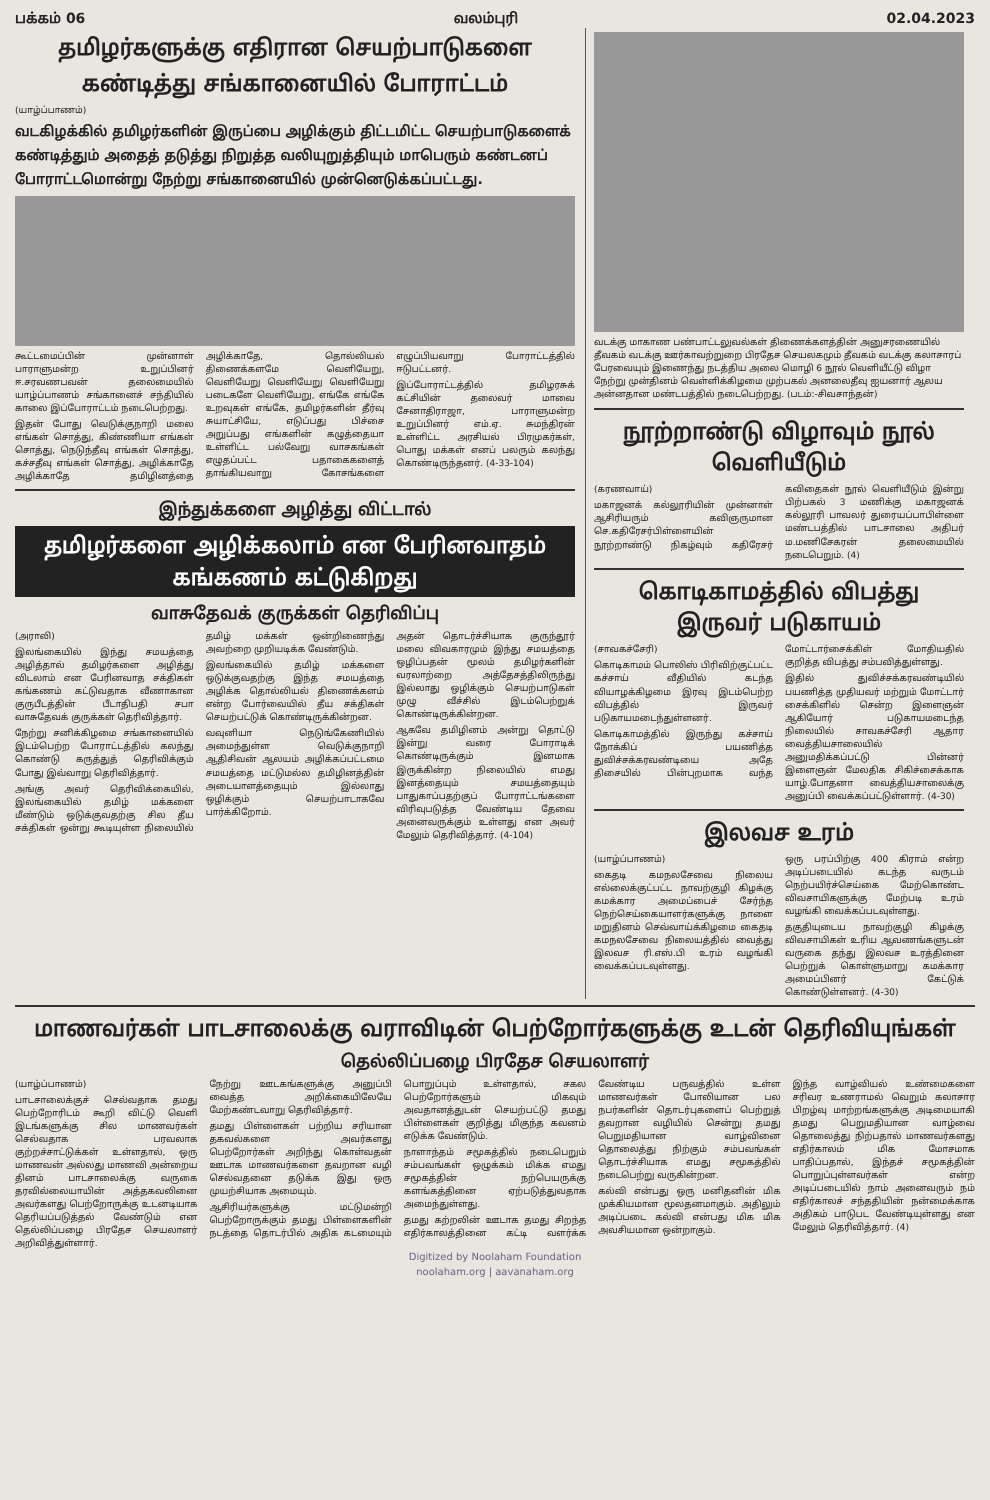பக்கம் 06 வலம்புரி 02.04.2023
தமிழர்களுக்கு எதிரான செயற்பாடுகளை
கண்டித்து சங்கானையில் போராட்டம்
(யாழ்ப்பாணம்)
வடகிழக்கில் தமிழர்களின் இருப்பை அழிக்கும் திட்டமிட்ட செயற்பாடுகளைக் கண்டித்தும் அதைத் தடுத்து நிறுத்த வலியுறுத்தியும் மாபெரும் கண்டனப் போராட்டமொன்று நேற்று சங்கானையில் முன்னெடுக்கப்பட்டது.
கூட்டமைப்பின் முன்னாள் பாராளுமன்ற உறுப்பினர் ஈ.சரவணபவன் தலைமையில் யாழ்ப்பாணம் சங்கானைச் சந்தியில் காலை இப்போராட்டம் நடைபெற்றது.
இதன் போது வெடுக்குநாறி மலை எங்கள் சொத்து, கிண்ணியா எங்கள் சொத்து, நெடுந்தீவு எங்கள் சொத்து, கச்சதீவு எங்கள் சொத்து, அழிக்காதே அழிக்காதே தமிழினத்தை அழிக்காதே, தொல்லியல் திணைக்களமே வெளியேறு, வெளியேறு வெளியேறு வெளியேறு படைகளே வெளியேறு, எங்கே எங்கே உறவுகள் எங்கே, தமிழர்களின் தீர்வு சுயாட்சியே, எடுப்பது பிச்சை அறுப்பது எங்களின் கழுத்தையா உள்ளிட்ட பல்வேறு வாசகங்கள் எழுதப்பட்ட பதாகைகளைத் தாங்கியவாறு கோசங்களை எழுப்பியவாறு போராட்டத்தில் ஈடுபட்டனர்.
இப்போராட்டத்தில் தமிழரசுக் கட்சியின் தலைவர் மாவை சேனாதிராஜா, பாராளுமன்ற உறுப்பினர் எம்.ஏ. சுமந்திரன் உள்ளிட்ட அரசியல் பிரமுகர்கள், பொது மக்கள் எனப் பலரும் கலந்து கொண்டிருந்தனர். (4-33-104)
இந்துக்களை அழித்து விட்டால்
தமிழர்களை அழிக்கலாம் என பேரினவாதம் கங்கணம் கட்டுகிறது
வாசுதேவக் குருக்கள் தெரிவிப்பு
(அராலி)
இலங்கையில் இந்து சமயத்தை அழித்தால் தமிழர்களை அழித்து விடலாம் என பேரினவாத சக்திகள் கங்கணம் கட்டுவதாக வீணாகான குருபீடத்தின் பீடாதிபதி சபா வாசுதேவக் குருக்கள் தெரிவித்தார்.
நேற்று சனிக்கிழமை சங்கானையில் இடம்பெற்ற போராட்டத்தில் கலந்து கொண்டு கருத்துத் தெரிவிக்கும் போது இவ்வாறு தெரிவித்தார்.
அங்கு அவர் தெரிவிக்கையில், இலங்கையில் தமிழ் மக்களை மீண்டும் ஒடுக்குவதற்கு சில தீய சக்திகள் ஒன்று கூடியுள்ள நிலையில் தமிழ் மக்கள் ஒன்றிணைந்து அவற்றை முறியடிக்க வேண்டும்.
இலங்கையில் தமிழ் மக்களை ஒடுக்குவதற்கு இந்த சமயத்தை அழிக்க தொல்லியல் திணைக்களம் என்ற போர்வையில் தீய சக்திகள் செயற்பட்டுக் கொண்டிருக்கின்றன.
வவுனியா நெடுங்கேணியில் அமைந்துள்ள வெடுக்குநாறி ஆதிசிவன் ஆலயம் அழிக்கப்பட்டமை சமயத்தை மட்டுமல்ல தமிழினத்தின் அடையாளத்தையும் இல்லாது ஒழிக்கும் செயற்பாடாகவே பார்க்கிறோம்.
அதன் தொடர்ச்சியாக குருந்தூர் மலை விவகாரமும் இந்து சமயத்தை ஒழிப்பதன் மூலம் தமிழர்களின் வரலாற்றை அத்தேசத்திலிருந்து இல்லாது ஒழிக்கும் செயற்பாடுகள் முழு வீச்சில் இடம்பெற்றுக் கொண்டிருக்கின்றன.
ஆகவே தமிழினம் அன்று தொட்டு இன்று வரை போராடிக் கொண்டிருக்கும் இனமாக இருக்கின்ற நிலையில் எமது இனத்தையும் சமயத்தையும் பாதுகாப்பதற்குப் போராட்டங்களை விரிவுபடுத்த வேண்டிய தேவை அனைவருக்கும் உள்ளது என அவர் மேலும் தெரிவித்தார். (4-104)
வடக்கு மாகாண பண்பாட்டலுவல்கள் திணைக்களத்தின் அனுசரணையில் தீவகம் வடக்கு ஊர்காவற்றுறை பிரதேச செயலகமும் தீவகம் வடக்கு கலாசாரப் பேரவையும் இணைந்து நடத்திய அலை மொழி 6 நூல் வெளியீட்டு விழா நேற்று முன்தினம் வெள்ளிக்கிழமை முற்பகல் அனலைதீவு ஐயனார் ஆலய அன்னதான மண்டபத்தில் நடைபெற்றது. (படம்:-சிவசாந்தன்)
நூற்றாண்டு விழாவும் நூல் வெளியீடும்
(கரணவாய்)
மகாஜனக் கல்லூரியின் முன்னாள் ஆசிரியரும் கவிஞருமான செ.கதிரேசர்பிள்ளையின் நூற்றாண்டு நிகழ்வும் கதிரேசர் கவிதைகள் நூல் வெளியீடும் இன்று பிற்பகல் 3 மணிக்கு மகாஜனக் கல்லூரி பாவலர் துரையப்பாபிள்ளை மண்டபத்தில் பாடசாலை அதிபர் ம.மணிசேகரன் தலைமையில் நடைபெறும். (4)
கொடிகாமத்தில் விபத்து இருவர் படுகாயம்
(சாவகச்சேரி)
கொடிகாமம் பொலிஸ் பிரிவிற்குட்பட்ட கச்சாய் வீதியில் கடந்த வியாழக்கிழமை இரவு இடம்பெற்ற விபத்தில் இருவர் படுகாயமடைந்துள்ளனர்.
கொடிகாமத்தில் இருந்து கச்சாய் நோக்கிப் பயணித்த துவிச்சக்கரவண்டியை அதே திசையில் பின்புறமாக வந்த மோட்டார்சைக்கிள் மோதியதில் குறித்த விபத்து சம்பவித்துள்ளது.
இதில் துவிச்சக்கரவண்டியில் பயணித்த முதியவர் மற்றும் மோட்டார் சைக்கிளில் சென்ற இளைஞன் ஆகியோர் படுகாயமடைந்த நிலையில் சாவகச்சேரி ஆதார வைத்தியசாலையில் அனுமதிக்கப்பட்டு பின்னர் இளைஞன் மேலதிக சிகிச்சைக்காக யாழ்.போதனா வைத்தியசாலைக்கு அனுப்பி வைக்கப்பட்டுள்ளார். (4-30)
இலவச உரம்
(யாழ்ப்பாணம்)
கைதடி கமநலசேவை நிலைய எல்லைக்குட்பட்ட நாவற்குழி கிழக்கு கமக்கார அமைப்பைச் சேர்ந்த நெற்செய்கையாளர்களுக்கு நாளை மறுதினம் செவ்வாய்க்கிழமை கைதடி கமநலசேவை நிலையத்தில் வைத்து இலவச ரி.எஸ்.பி உரம் வழங்கி வைக்கப்படவுள்ளது.
ஒரு பரப்பிற்கு 400 கிராம் என்ற அடிப்படையில் கடந்த வருடம் நெற்பயிர்ச்செய்கை மேற்கொண்ட விவசாயிகளுக்கு மேற்படி உரம் வழங்கி வைக்கப்படவுள்ளது.
தகுதியுடைய நாவற்குழி கிழக்கு விவசாயிகள் உரிய ஆவணங்களுடன் வருகை தந்து இலவச உரத்தினை பெற்றுக் கொள்ளுமாறு கமக்கார அமைப்பினர் கேட்டுக் கொண்டுள்ளனர். (4-30)
மாணவர்கள் பாடசாலைக்கு வராவிடின் பெற்றோர்களுக்கு உடன் தெரிவியுங்கள்
தெல்லிப்பழை பிரதேச செயலாளர்
(யாழ்ப்பாணம்)
பாடசாலைக்குச் செல்வதாக தமது பெற்றோரிடம் கூறி விட்டு வெளி இடங்களுக்கு சில மாணவர்கள் செல்வதாக பரவலாக குற்றச்சாட்டுக்கள் உள்ளதால், ஒரு மாணவன் அல்லது மாணவி அன்றைய தினம் பாடசாலைக்கு வருகை தரவில்லையாயின் அத்தகவலினை அவர்களது பெற்றோருக்கு உடனடியாக தெரியப்படுத்தல் வேண்டும் என தெல்லிப்பழை பிரதேச செயலாளர் அறிவித்துள்ளார்.
நேற்று ஊடகங்களுக்கு அனுப்பி வைத்த அறிக்கையிலேயே மேற்கண்டவாறு தெரிவித்தார்.
தமது பிள்ளைகள் பற்றிய சரியான தகவல்களை அவர்களது பெற்றோர்கள் அறிந்து கொள்வதன் ஊடாக மாணவர்களை தவறான வழி செல்வதனை தடுக்க இது ஒரு முயற்சியாக அமையும்.
ஆசிரியர்களுக்கு மட்டுமன்றி பெற்றோருக்கும் தமது பிள்ளைகளின் நடத்தை தொடர்பில் அதிக கடமையும் பொறுப்பும் உள்ளதால், சகல பெற்றோர்களும் மிகவும் அவதானத்துடன் செயற்பட்டு தமது பிள்ளைகள் குறித்து மிகுந்த கவனம் எடுக்க வேண்டும்.
நாளாந்தம் சமூகத்தில் நடைபெறும் சம்பவங்கள் ஒழுக்கம் மிக்க எமது சமூகத்தின் நற்பெயருக்கு களங்கத்தினை ஏற்படுத்துவதாக அமைந்துள்ளது.
தமது கற்றலின் ஊடாக தமது சிறந்த எதிர்காலத்தினை கட்டி வளர்க்க வேண்டிய பருவத்தில் உள்ள மாணவர்கள் போலியான பல நபர்களின் தொடர்புகளைப் பெற்றுத் தவறான வழியில் சென்று தமது பெறுமதியான வாழ்வினை தொலைத்து நிற்கும் சம்பவங்கள் தொடர்ச்சியாக எமது சமூகத்தில் நடைபெற்று வருகின்றன.
கல்வி என்பது ஒரு மனிதனின் மிக முக்கியமான மூலதனமாகும். அதிலும் அடிப்படை கல்வி என்பது மிக மிக அவசியமான ஒன்றாகும்.
இந்த வாழ்வியல் உண்மைகளை சரிவர உணராமல் வெறும் கலாசார பிறழ்வு மாற்றங்களுக்கு அடிமையாகி தமது பெறுமதியான வாழ்வை தொலைத்து நிற்பதால் மாணவர்களது எதிர்காலம் மிக மோசமாக பாதிப்பதால், இந்தச் சமூகத்தின் பொறுப்புள்ளவர்கள் என்ற அடிப்படையில் நாம் அனைவரும் நம் எதிர்காலச் சந்ததியின் நன்மைக்காக அதிகம் பாடுபட வேண்டியுள்ளது என மேலும் தெரிவித்தார். (4)
Digitized by Noolaham Foundation
noolaham.org | aavanaham.org